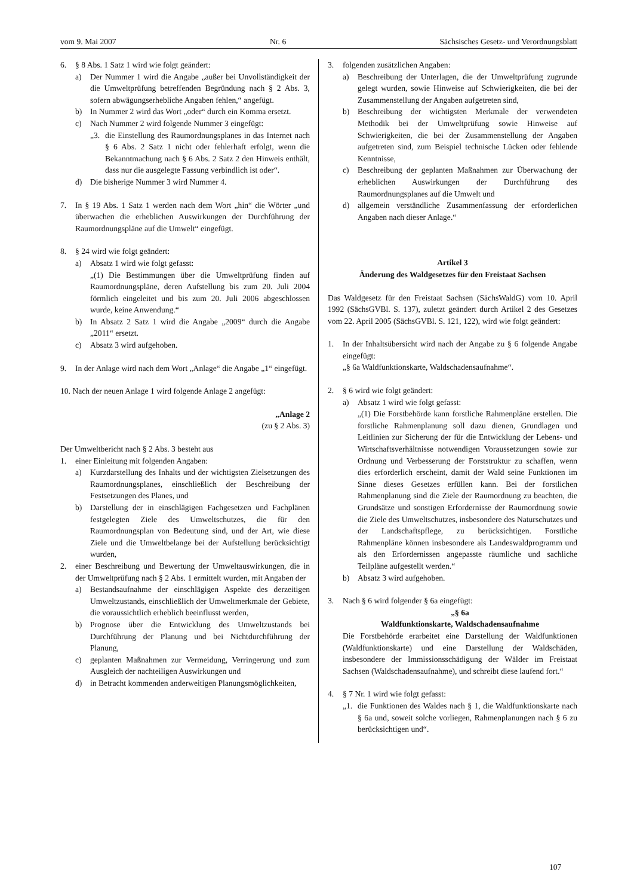vom 9. Mai 2007 Nr. 6 Sächsisches Gesetz- und Verordnungsblatt
6. § 8 Abs. 1 Satz 1 wird wie folgt geändert:
a) Der Nummer 1 wird die Angabe „außer bei Unvollständigkeit der die Umweltprüfung betreffenden Begründung nach § 2 Abs. 3, sofern abwägungserhebliche Angaben fehlen,“ angefügt.
b) In Nummer 2 wird das Wort „oder“ durch ein Komma ersetzt.
c) Nach Nummer 2 wird folgende Nummer 3 eingefügt:
„3. die Einstellung des Raumordnungsplanes in das Internet nach § 6 Abs. 2 Satz 1 nicht oder fehlerhaft erfolgt, wenn die Bekanntmachung nach § 6 Abs. 2 Satz 2 den Hinweis enthält, dass nur die ausgelegte Fassung verbindlich ist oder“.
d) Die bisherige Nummer 3 wird Nummer 4.
7. In § 19 Abs. 1 Satz 1 werden nach dem Wort „hin“ die Wörter „und überwachen die erheblichen Auswirkungen der Durchführung der Raumordnungspläne auf die Umwelt“ eingefügt.
8. § 24 wird wie folgt geändert:
a) Absatz 1 wird wie folgt gefasst:
„(1) Die Bestimmungen über die Umweltprüfung finden auf Raumordnungspläne, deren Aufstellung bis zum 20. Juli 2004 förmlich eingeleitet und bis zum 20. Juli 2006 abgeschlossen wurde, keine Anwendung.“
b) In Absatz 2 Satz 1 wird die Angabe „2009“ durch die Angabe „2011“ ersetzt.
c) Absatz 3 wird aufgehoben.
9. In der Anlage wird nach dem Wort „Anlage“ die Angabe „1“ eingefügt.
10. Nach der neuen Anlage 1 wird folgende Anlage 2 angefügt:
„Anlage 2
(zu § 2 Abs. 3)
Der Umweltbericht nach § 2 Abs. 3 besteht aus
1. einer Einleitung mit folgenden Angaben:
a) Kurzdarstellung des Inhalts und der wichtigsten Zielsetzungen des Raumordnungsplanes, einschließlich der Beschreibung der Festsetzungen des Planes, und
b) Darstellung der in einschlägigen Fachgesetzen und Fachplänen festgelegten Ziele des Umweltschutzes, die für den Raumordnungsplan von Bedeutung sind, und der Art, wie diese Ziele und die Umweltbelange bei der Aufstellung berücksichtigt wurden,
2. einer Beschreibung und Bewertung der Umweltauswirkungen, die in der Umweltprüfung nach § 2 Abs. 1 ermittelt wurden, mit Angaben der
a) Bestandsaufnahme der einschlägigen Aspekte des derzeitigen Umweltzustands, einschließlich der Umweltmerkmale der Gebiete, die voraussichtlich erheblich beeinflusst werden,
b) Prognose über die Entwicklung des Umweltzustands bei Durchführung der Planung und bei Nichtdurchführung der Planung,
c) geplanten Maßnahmen zur Vermeidung, Verringerung und zum Ausgleich der nachteiligen Auswirkungen und
d) in Betracht kommenden anderweitigen Planungsmöglichkeiten,
3. folgenden zusätzlichen Angaben:
a) Beschreibung der Unterlagen, die der Umweltprüfung zugrunde gelegt wurden, sowie Hinweise auf Schwierigkeiten, die bei der Zusammenstellung der Angaben aufgetreten sind,
b) Beschreibung der wichtigsten Merkmale der verwendeten Methodik bei der Umweltprüfung sowie Hinweise auf Schwierigkeiten, die bei der Zusammenstellung der Angaben aufgetreten sind, zum Beispiel technische Lücken oder fehlende Kenntnisse,
c) Beschreibung der geplanten Maßnahmen zur Überwachung der erheblichen Auswirkungen der Durchführung des Raumordnungsplanes auf die Umwelt und
d) allgemein verständliche Zusammenfassung der erforderlichen Angaben nach dieser Anlage.“
Artikel 3
Änderung des Waldgesetzes für den Freistaat Sachsen
Das Waldgesetz für den Freistaat Sachsen (SächsWaldG) vom 10. April 1992 (SächsGVBl. S. 137), zuletzt geändert durch Artikel 2 des Gesetzes vom 22. April 2005 (SächsGVBl. S. 121, 122), wird wie folgt geändert:
1. In der Inhaltsübersicht wird nach der Angabe zu § 6 folgende Angabe eingefügt:
„§ 6a Waldfunktionskarte, Waldschadensaufnahme“.
2. § 6 wird wie folgt geändert:
a) Absatz 1 wird wie folgt gefasst:
„(1) Die Forstbehörde kann forstliche Rahmenpläne erstellen. Die forstliche Rahmenplanung soll dazu dienen, Grundlagen und Leitlinien zur Sicherung der für die Entwicklung der Lebens- und Wirtschaftsverhältnisse notwendigen Voraussetzungen sowie zur Ordnung und Verbesserung der Forststruktur zu schaffen, wenn dies erforderlich erscheint, damit der Wald seine Funktionen im Sinne dieses Gesetzes erfüllen kann. Bei der forstlichen Rahmenplanung sind die Ziele der Raumordnung zu beachten, die Grundsätze und sonstigen Erfordernisse der Raumordnung sowie die Ziele des Umweltschutzes, insbesondere des Naturschutzes und der Landschaftspflege, zu berücksichtigen. Forstliche Rahmenpläne können insbesondere als Landeswaldprogramm und als den Erfordernissen angepasste räumliche und sachliche Teilpläne aufgestellt werden.“
b) Absatz 3 wird aufgehoben.
3. Nach § 6 wird folgender § 6a eingefügt:
„§ 6a
Waldfunktionskarte, Waldschadensaufnahme
Die Forstbehörde erarbeitet eine Darstellung der Waldfunktionen (Waldfunktionskarte) und eine Darstellung der Waldschäden, insbesondere der Immissionsschädigung der Wälder im Freistaat Sachsen (Waldschadensaufnahme), und schreibt diese laufend fort.“
4. § 7 Nr. 1 wird wie folgt gefasst:
„1. die Funktionen des Waldes nach § 1, die Waldfunktionskarte nach § 6a und, soweit solche vorliegen, Rahmenplanungen nach § 6 zu berücksichtigen und“.
107